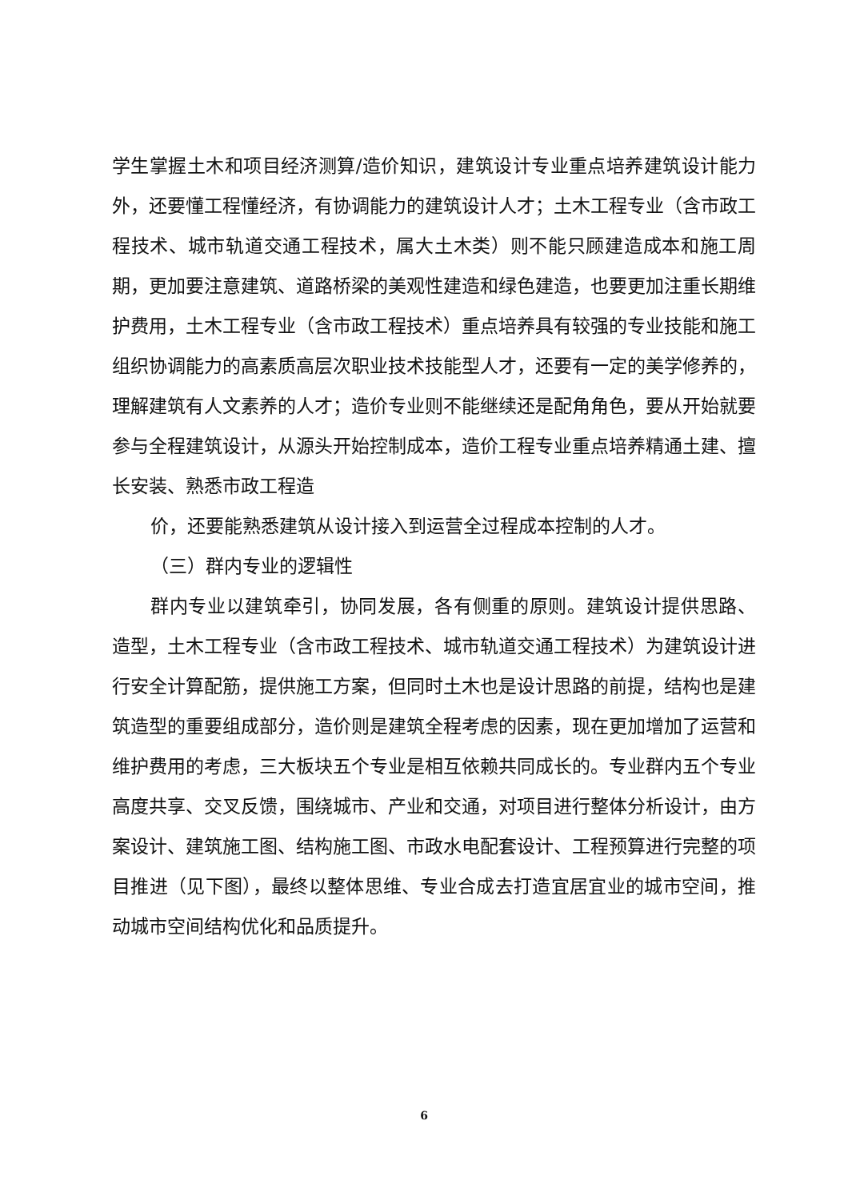学生掌握土木和项目经济测算/造价知识，建筑设计专业重点培养建筑设计能力外，还要懂工程懂经济，有协调能力的建筑设计人才；土木工程专业（含市政工程技术、城市轨道交通工程技术，属大土木类）则不能只顾建造成本和施工周期，更加要注意建筑、道路桥梁的美观性建造和绿色建造，也要更加注重长期维护费用，土木工程专业（含市政工程技术）重点培养具有较强的专业技能和施工组织协调能力的高素质高层次职业技术技能型人才，还要有一定的美学修养的，理解建筑有人文素养的人才；造价专业则不能继续还是配角角色，要从开始就要参与全程建筑设计，从源头开始控制成本，造价工程专业重点培养精通土建、擅长安装、熟悉市政工程造
价，还要能熟悉建筑从设计接入到运营全过程成本控制的人才。
（三）群内专业的逻辑性
群内专业以建筑牵引，协同发展，各有侧重的原则。建筑设计提供思路、造型，土木工程专业（含市政工程技术、城市轨道交通工程技术）为建筑设计进行安全计算配筋，提供施工方案，但同时土木也是设计思路的前提，结构也是建筑造型的重要组成部分，造价则是建筑全程考虑的因素，现在更加增加了运营和维护费用的考虑，三大板块五个专业是相互依赖共同成长的。专业群内五个专业高度共享、交叉反馈，围绕城市、产业和交通，对项目进行整体分析设计，由方案设计、建筑施工图、结构施工图、市政水电配套设计、工程预算进行完整的项目推进（见下图），最终以整体思维、专业合成去打造宜居宜业的城市空间，推动城市空间结构优化和品质提升。
6